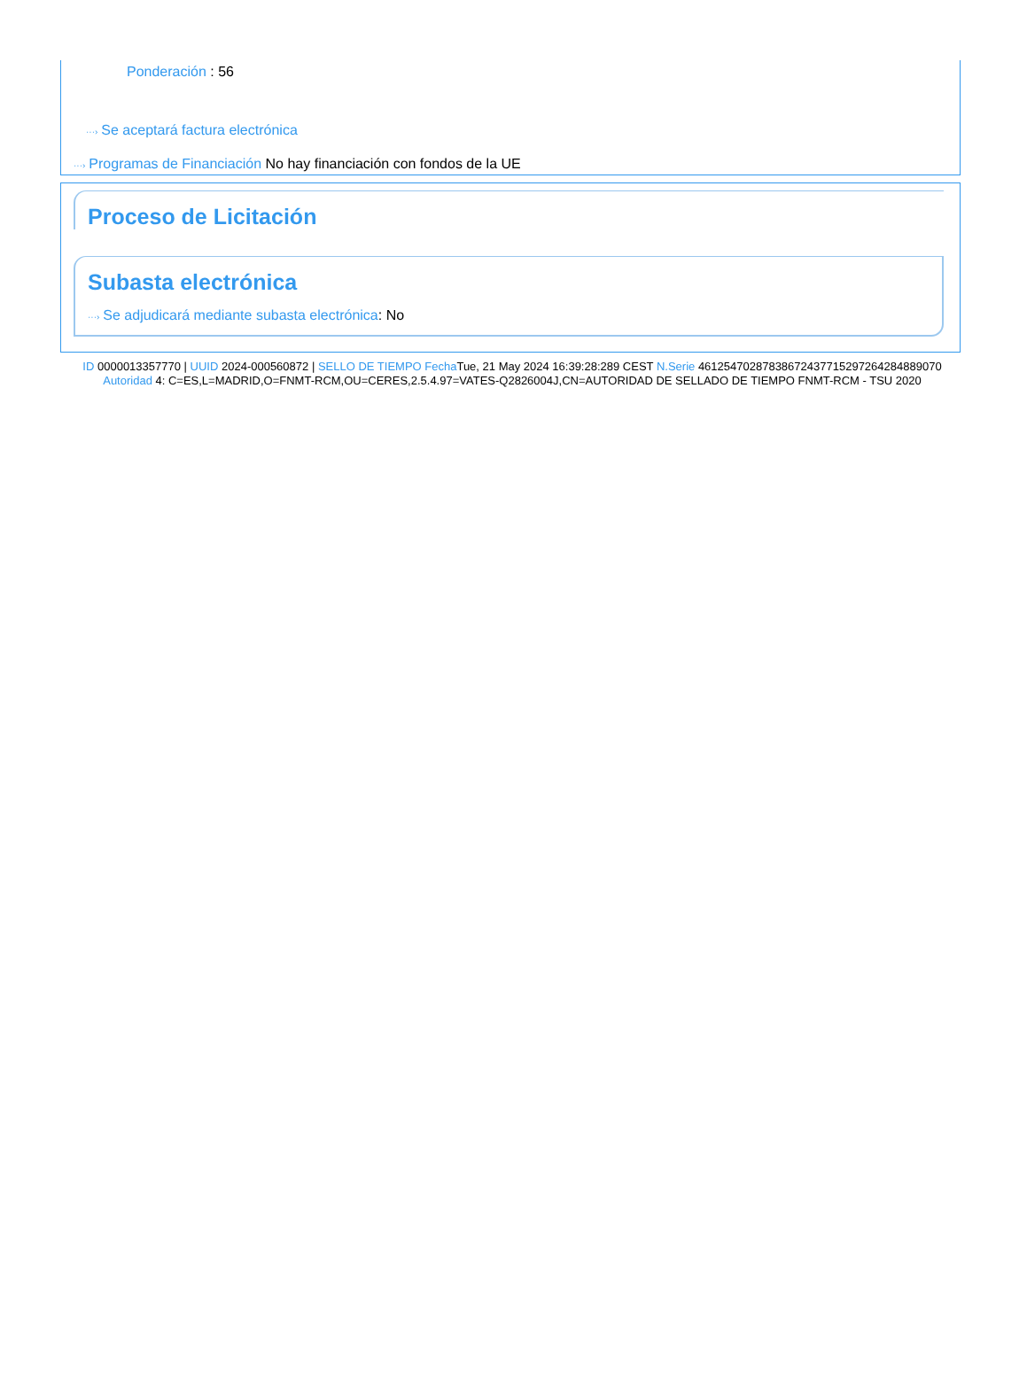Ponderación : 56
···› Se aceptará factura electrónica
···› Programas de Financiación No hay financiación con fondos de la UE
Proceso de Licitación
Subasta electrónica
···› Se adjudicará mediante subasta electrónica: No
ID 0000013357770 | UUID 2024-000560872 | SELLO DE TIEMPO Fecha Tue, 21 May 2024 16:39:28:289 CEST N.Serie 461254702878386724377152972642848890​70 Autoridad 4: C=ES,L=MADRID,O=FNMT-RCM,OU=CERES,2.5.4.97=VATES-Q2826004J,CN=AUTORIDAD DE SELLADO DE TIEMPO FNMT-RCM - TSU 2020